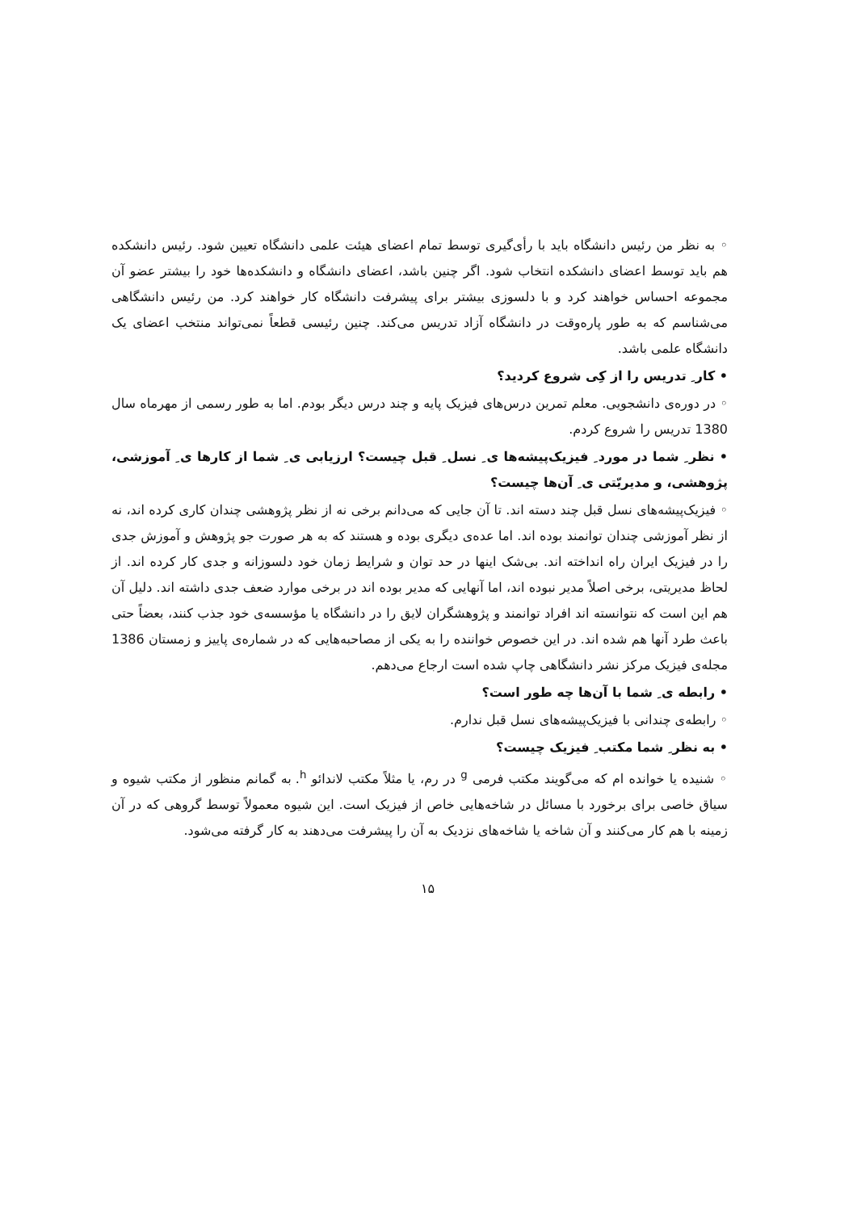◦ به نظر من رئیس دانشگاه باید با رأی‌گیری توسط تمام اعضای هیئت علمی دانشگاه تعیین شود. رئیس دانشکده هم باید توسط اعضای دانشکده انتخاب شود. اگر چنین باشد، اعضای دانشگاه و دانشکده‌ها خود را بیشتر عضو آن مجموعه احساس خواهند کرد و با دلسوزی بیشتر برای پیشرفت دانشگاه کار خواهند کرد. من رئیس دانشگاهی می‌شناسم که به طور پاره‌وقت در دانشگاه آزاد تدریس می‌کند. چنین رئیسی قطعاً نمی‌تواند منتخب اعضای یک دانشگاه علمی باشد.
• کار ِ تدریس را از کِی شروع کردید؟
◦ در دوره‌ی دانشجویی. معلم تمرین درس‌های فیزیک پایه و چند درس دیگر بودم. اما به طور رسمی از مهرماه سال 1380 تدریس را شروع کردم.
• نظر ِ شما در مورد ِ فیزیک‌پیشه‌ها ی ِ نسل ِ قبل چیست؟ ارزیابی ی ِ شما از کارها ی ِ آموزشی، پژوهشی، و مدیریّتی ی ِ آن‌ها چیست؟
◦ فیزیک‌پیشه‌های نسل قبل چند دسته اند. تا آن جایی که می‌دانم برخی نه از نظر پژوهشی چندان کاری کرده اند، نه از نظر آموزشی چندان توانمند بوده اند. اما عده‌ی دیگری بوده و هستند که به هر صورت جو پژوهش و آموزش جدی را در فیزیک ایران راه انداخته اند. بی‌شک اینها در حد توان و شرایط زمان خود دلسوزانه و جدی کار کرده اند. از لحاظ مدیریتی، برخی اصلاً مدیر نبوده اند، اما آنهایی که مدیر بوده اند در برخی موارد ضعف جدی داشته اند. دلیل آن هم این است که نتوانسته اند افراد توانمند و پژوهشگران لایق را در دانشگاه یا مؤسسه‌ی خود جذب کنند، بعضاً حتی باعث طرد آنها هم شده اند. در این خصوص خواننده را به یکی از مصاحبه‌هایی که در شماره‌ی پاییز و زمستان 1386 مجله‌ی فیزیک مرکز نشر دانشگاهی چاپ شده است ارجاع می‌دهم.
• رابطه ی ِ شما با آن‌ها چه طور است؟
◦ رابطه‌ی چندانی با فیزیک‌پیشه‌های نسل قبل ندارم.
• به نظر ِ شما مکتب ِ فیزیک چیست؟
◦ شنیده یا خوانده ام که می‌گویند مکتب فرمی <sup>g</sup> در رم، یا مثلاً مکتب لاندائو <sup>h</sup>. به گمانم منظور از مکتب شیوه و سیاق خاصی برای برخورد با مسائل در شاخه‌هایی خاص از فیزیک است. این شیوه معمولاً توسط گروهی که در آن زمینه با هم کار می‌کنند و آن شاخه یا شاخه‌های نزدیک به آن را پیشرفت می‌دهند به کار گرفته می‌شود.
۱۵